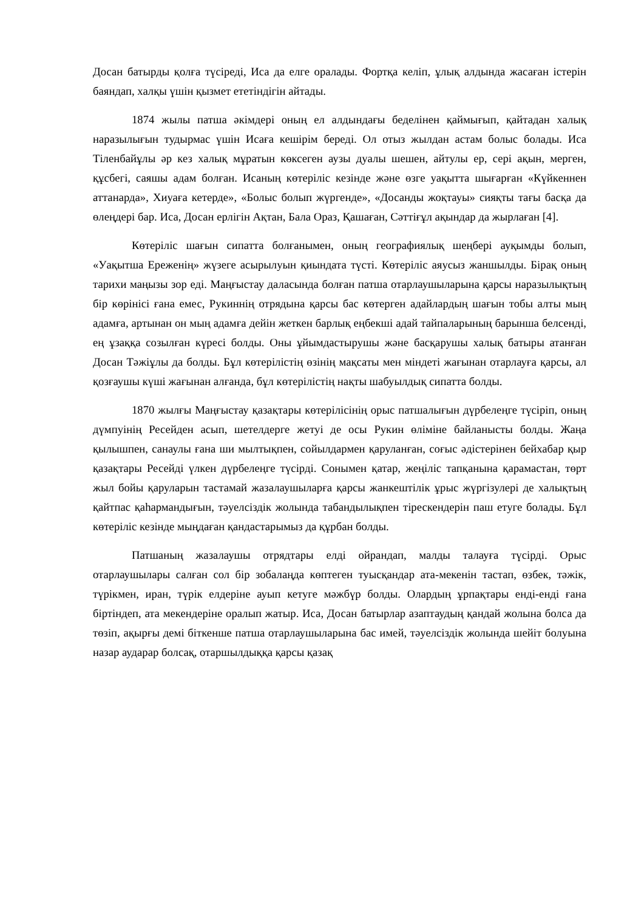Досан батырды қолға түсіреді, Иса да елге оралады. Фортқа келіп, ұлық алдында жасаған істерін баяндап, халқы үшін қызмет ететіндігін айтады.
1874 жылы патша әкімдері оның ел алдындағы беделінен қаймығып, қайтадан халық наразылығын тудырмас үшін Исаға кешірім береді. Ол отыз жылдан астам болыс болады. Иса Тіленбайұлы әр кез халық мұратын көксеген аузы дуалы шешен, айтулы ер, сері ақын, мерген, құсбегі, саяшы адам болған. Исаның көтеріліс кезінде және өзге уақытта шығарған «Күйкеннен аттанарда», Хиуаға кетерде», «Болыс болып жүргенде», «Досанды жоқтауы» сияқты тағы басқа да өлеңдері бар. Иса, Досан ерлігін Ақтан, Бала Ораз, Қашаған, Сәттіғұл ақындар да жырлаған [4].
Көтеріліс шағын сипатта болғанымен, оның географиялық шеңбері ауқымды болып, «Уақытша Ереженің» жүзеге асырылуын қиындата түсті. Көтеріліс аяусыз жаншылды. Бірақ оның тарихи маңызы зор еді. Маңғыстау даласында болған патша отарлаушыларына қарсы наразылықтың бір көрінісі ғана емес, Рукиннің отрядына қарсы бас көтерген адайлардың шағын тобы алты мың адамға, артынан он мың адамға дейін жеткен барлық еңбекші адай тайпаларының барынша белсенді, ең ұзаққа созылған күресі болды. Оны ұйымдастырушы және басқарушы халық батыры атанған Досан Тәжіұлы да болды. Бұл көтерілістің өзінің мақсаты мен міндеті жағынан отарлауға қарсы, ал қозғаушы күші жағынан алғанда, бұл көтерілістің нақты шабуылдық сипатта болды.
1870 жылғы Маңғыстау қазақтары көтерілісінің орыс патшалығын дүрбелеңге түсіріп, оның дүмпуінің Ресейден асып, шетелдерге жетуі де осы Рукин өліміне байланысты болды. Жаңа қылышпен, санаулы ғана ши мылтықпен, сойылдармен қаруланған, соғыс әдістерінен бейхабар қыр қазақтары Ресейді үлкен дүрбелеңге түсірді. Сонымен қатар, жеңіліс тапқанына қарамастан, төрт жыл бойы қаруларын тастамай жазалаушыларға қарсы жанкештілік ұрыс жүргізулері де халықтың қайтпас қаһармандығын, тәуелсіздік жолында табандылықпен тірескендерін паш етуге болады. Бұл көтеріліс кезінде мыңдаған қандастарымыз да құрбан болды.
Патшаның жазалаушы отрядтары елді ойрандап, малды талауға түсірді. Орыс отарлаушылары салған сол бір зобалаңда көптеген туысқандар ата-мекенін тастап, өзбек, тәжік, түрікмен, иран, түрік елдеріне ауып кетуге мәжбүр болды. Олардың ұрпақтары енді-енді ғана біртіндеп, ата мекендеріне оралып жатыр. Иса, Досан батырлар азаптаудың қандай жолына болса да төзіп, ақырғы демі біткенше патша отарлаушыларына бас имей, тәуелсіздік жолында шейіт болуына назар аударар болсақ, отаршылдыққа қарсы қазақ